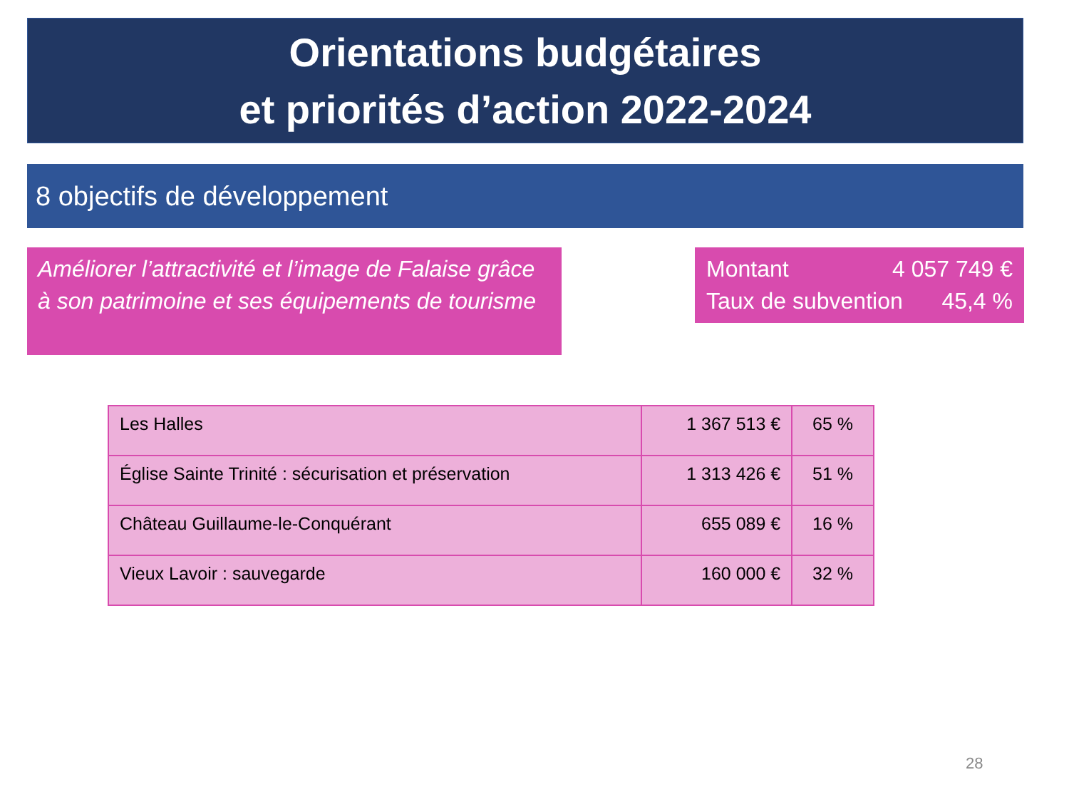Orientations budgétaires
et priorités d’action 2022-2024
8 objectifs de développement
Améliorer l’attractivité et l’image de Falaise grâce à son patrimoine et ses équipements de tourisme
Montant 4 057 749 €
Taux de subvention 45,4 %
| Les Halles | 1 367 513 € | 65 % |
| Église Sainte Trinité : sécurisation et préservation | 1 313 426 € | 51 % |
| Château Guillaume-le-Conquérant | 655 089 € | 16 % |
| Vieux Lavoir : sauvegarde | 160 000 € | 32 % |
28